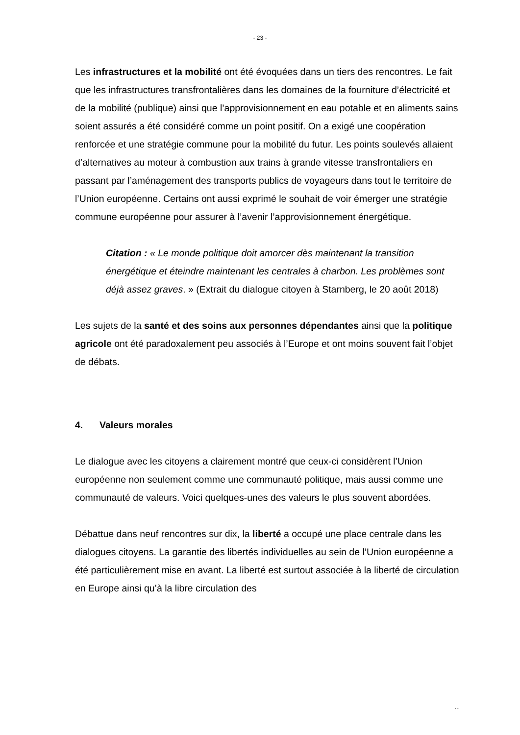- 23 -
Les infrastructures et la mobilité ont été évoquées dans un tiers des rencontres. Le fait que les infrastructures transfrontalières dans les domaines de la fourniture d’électricité et de la mobilité (publique) ainsi que l’approvisionnement en eau potable et en aliments sains soient assurés a été considéré comme un point positif. On a exigé une coopération renforcée et une stratégie commune pour la mobilité du futur. Les points soulevés allaient d’alternatives au moteur à combustion aux trains à grande vitesse transfrontaliers en passant par l’aménagement des transports publics de voyageurs dans tout le territoire de l’Union européenne. Certains ont aussi exprimé le souhait de voir émerger une stratégie commune européenne pour assurer à l’avenir l’approvisionnement énergétique.
Citation : « Le monde politique doit amorcer dès maintenant la transition énergétique et éteindre maintenant les centrales à charbon. Les problèmes sont déjà assez graves. » (Extrait du dialogue citoyen à Starnberg, le 20 août 2018)
Les sujets de la santé et des soins aux personnes dépendantes ainsi que la politique agricole ont été paradoxalement peu associés à l’Europe et ont moins souvent fait l’objet de débats.
4. Valeurs morales
Le dialogue avec les citoyens a clairement montré que ceux-ci considèrent l’Union européenne non seulement comme une communauté politique, mais aussi comme une communauté de valeurs. Voici quelques-unes des valeurs le plus souvent abordées.
Débattue dans neuf rencontres sur dix, la liberté a occupé une place centrale dans les dialogues citoyens. La garantie des libertés individuelles au sein de l’Union européenne a été particulièrement mise en avant. La liberté est surtout associée à la liberté de circulation en Europe ainsi qu’à la libre circulation des
...